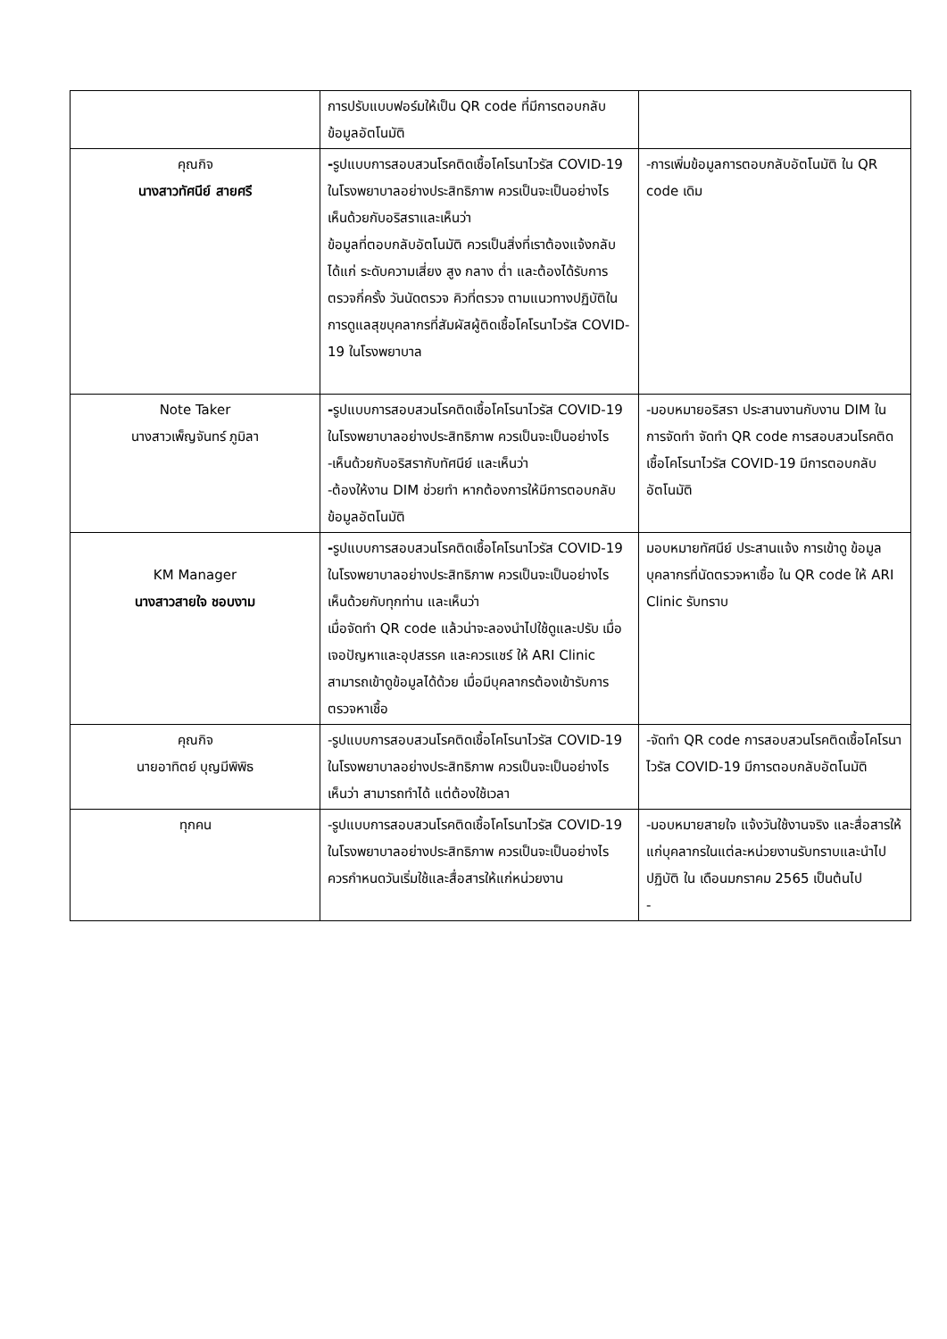| | การปรับแบบฟอร์มให้เป็น QR code ที่มีการตอบกลับข้อมูลอัตโนมัติ | |
| คุณกิจ นางสาวทัศนีย์ สายศรี | - รูปแบบการสอบสวนโรคติดเชื้อโคโรนาไวรัส COVID-19 ในโรงพยาบาลอย่างประสิทธิภาพ ควรเป็นจะเป็นอย่างไร เห็นด้วยกับอริสราและเห็นว่า ข้อมูลที่ตอบกลับอัตโนมัติ ควรเป็นสิ่งที่เราต้องแจ้งกลับ ได้แก่ ระดับความเสี่ยง สูง กลาง ต่ำ และต้องได้รับการตรวจกี่ครั้ง วันนัดตรวจ คิวที่ตรวจ ตามแนวทางปฏิบัติในการดูแลสุขบุคลากรที่สัมผัสผู้ติดเชื้อโคโรนาไวรัส COVID-19 ในโรงพยาบาล | -การเพิ่มข้อมูลการตอบกลับอัตโนมัติ ใน QR code เดิม |
| Note Taker นางสาวเพ็ญจันทร์ ภูมิลา | - รูปแบบการสอบสวนโรคติดเชื้อโคโรนาไวรัส COVID-19 ในโรงพยาบาลอย่างประสิทธิภาพ ควรเป็นจะเป็นอย่างไร -เห็นด้วยกับอริสรากับทัศนีย์ และเห็นว่า -ต้องให้งาน DIM ช่วยทำ หากต้องการให้มีการตอบกลับข้อมูลอัตโนมัติ | -มอบหมายอริสรา ประสานงานกับงาน DIM ในการจัดทำ จัดทำ QR code การสอบสวนโรคติดเชื้อโคโรนาไวรัส COVID-19 มีการตอบกลับอัตโนมัติ |
| KM Manager นางสาวสายใจ ชอบงาม | - รูปแบบการสอบสวนโรคติดเชื้อโคโรนาไวรัส COVID-19 ในโรงพยาบาลอย่างประสิทธิภาพ ควรเป็นจะเป็นอย่างไร เห็นด้วยกับทุกท่าน และเห็นว่า เมื่อจัดทำ QR code แล้วน่าจะลองนำไปใช้ดูและปรับ เมื่อเจอปัญหาและอุปสรรค และควรแชร์ ให้ ARI Clinic สามารถเข้าดูข้อมูลได้ด้วย เมื่อมีบุคลากรต้องเข้ารับการตรวจหาเชื้อ | มอบหมายทัศนีย์ ประสานแจ้ง การเข้าดู ข้อมูลบุคลากรที่นัดตรวจหาเชื้อ ใน QR code ให้ ARI Clinic รับทราบ |
| คุณกิจ นายอาทิตย์ บุญมีพิพิธ | -รูปแบบการสอบสวนโรคติดเชื้อโคโรนาไวรัส COVID-19 ในโรงพยาบาลอย่างประสิทธิภาพ ควรเป็นจะเป็นอย่างไร เห็นว่า สามารถทำได้ แต่ต้องใช้เวลา | -จัดทำ QR code การสอบสวนโรคติดเชื้อโคโรนาไวรัส COVID-19 มีการตอบกลับอัตโนมัติ |
| ทุกคน | -รูปแบบการสอบสวนโรคติดเชื้อโคโรนาไวรัส COVID-19 ในโรงพยาบาลอย่างประสิทธิภาพ ควรเป็นจะเป็นอย่างไร ควรกำหนดวันเริ่มใช้และสื่อสารให้แก่หน่วยงาน | -มอบหมายสายใจ แจ้งวันใช้งานจริง และสื่อสารให้แก่บุคลากรในแต่ละหน่วยงานรับทราบและนำไปปฏิบัติ ใน เดือนมกราคม 2565 เป็นต้นไป - |